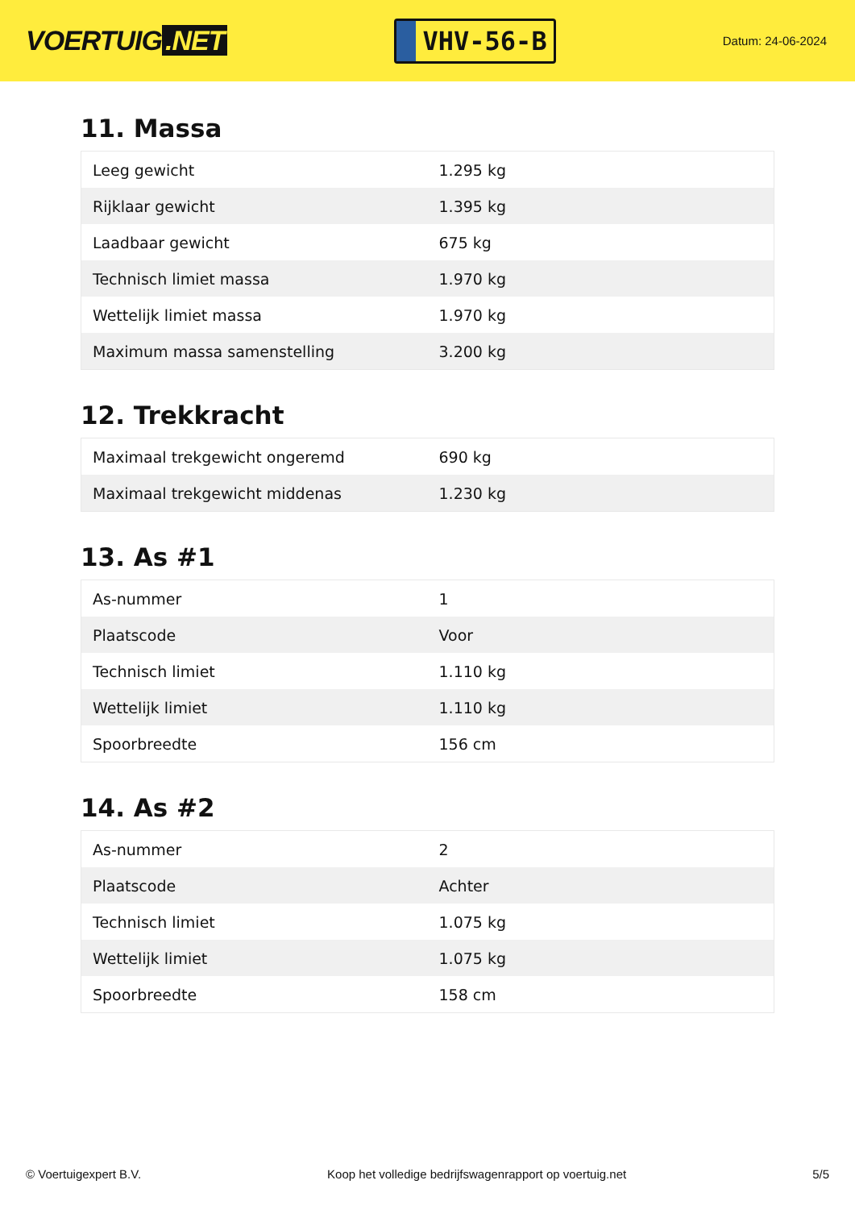VOERTUIG.NET
VHV-56-B
Datum: 24-06-2024
11. Massa
| Leeg gewicht | 1.295 kg |
| Rijklaar gewicht | 1.395 kg |
| Laadbaar gewicht | 675 kg |
| Technisch limiet massa | 1.970 kg |
| Wettelijk limiet massa | 1.970 kg |
| Maximum massa samenstelling | 3.200 kg |
12. Trekkracht
| Maximaal trekgewicht ongeremd | 690 kg |
| Maximaal trekgewicht middenas | 1.230 kg |
13. As #1
| As-nummer | 1 |
| Plaatscode | Voor |
| Technisch limiet | 1.110 kg |
| Wettelijk limiet | 1.110 kg |
| Spoorbreedte | 156 cm |
14. As #2
| As-nummer | 2 |
| Plaatscode | Achter |
| Technisch limiet | 1.075 kg |
| Wettelijk limiet | 1.075 kg |
| Spoorbreedte | 158 cm |
© Voertuigexpert B.V. Koop het volledige bedrijfswagenrapport op voertuig.net 5/5